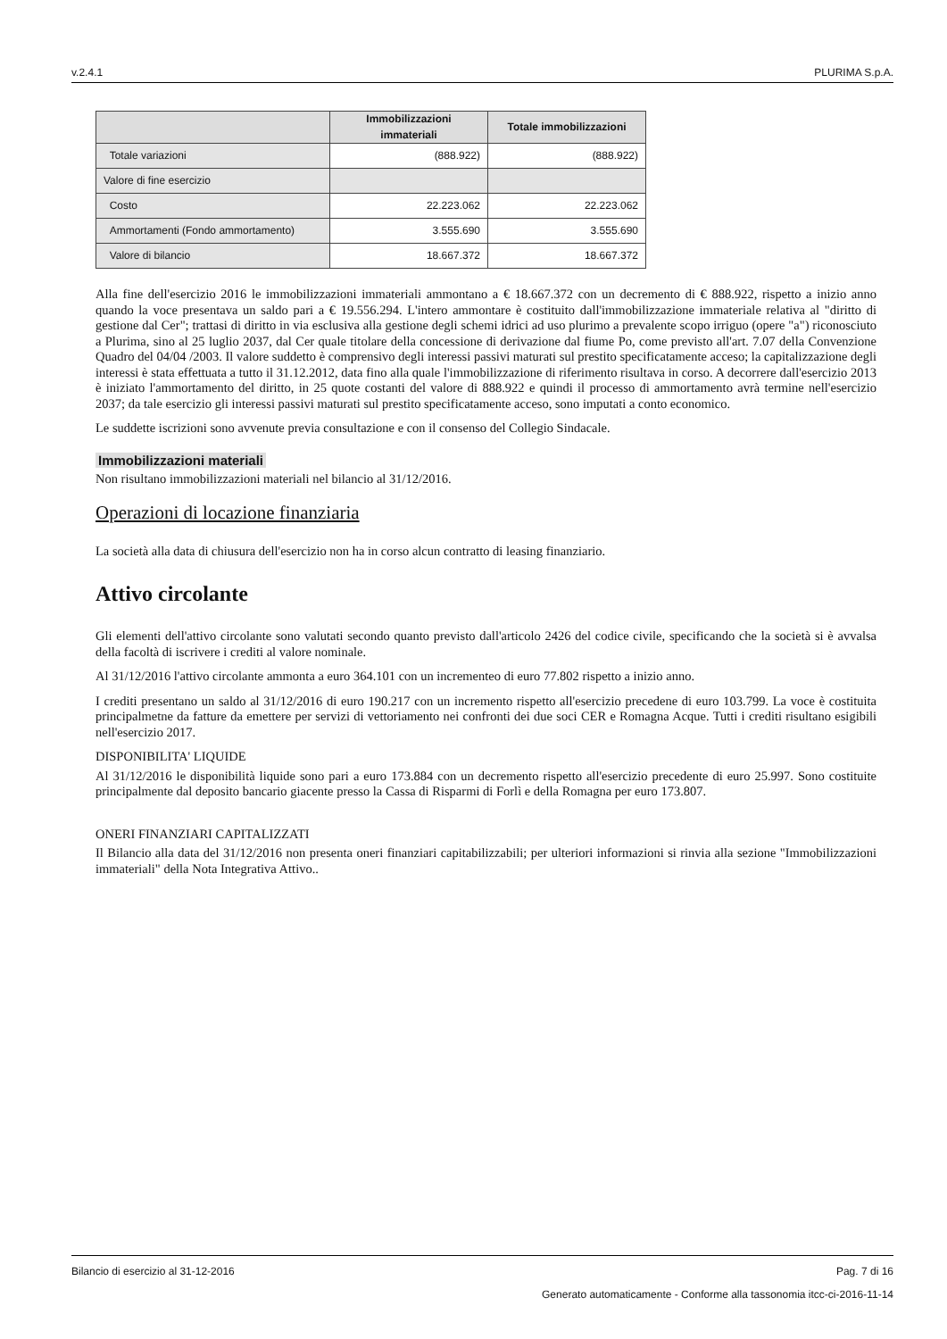v.2.4.1 PLURIMA S.p.A.
| | Immobilizzazioni immateriali | Totale immobilizzazioni |
| --- | --- | --- |
| Totale variazioni | (888.922) | (888.922) |
| Valore di fine esercizio | | |
| Costo | 22.223.062 | 22.223.062 |
| Ammortamenti (Fondo ammortamento) | 3.555.690 | 3.555.690 |
| Valore di bilancio | 18.667.372 | 18.667.372 |
Alla fine dell'esercizio 2016 le immobilizzazioni immateriali ammontano a € 18.667.372 con un decremento di € 888.922, rispetto a inizio anno quando la voce presentava un saldo pari a € 19.556.294. L'intero ammontare è costituito dall'immobilizzazione immateriale relativa al "diritto di gestione dal Cer"; trattasi di diritto in via esclusiva alla gestione degli schemi idrici ad uso plurimo a prevalente scopo irriguo (opere "a") riconosciuto a Plurima, sino al 25 luglio 2037, dal Cer quale titolare della concessione di derivazione dal fiume Po, come previsto all'art. 7.07 della Convenzione Quadro del 04/04 /2003. Il valore suddetto è comprensivo degli interessi passivi maturati sul prestito specificatamente acceso; la capitalizzazione degli interessi è stata effettuata a tutto il 31.12.2012, data fino alla quale l'immobilizzazione di riferimento risultava in corso. A decorrere dall'esercizio 2013 è iniziato l'ammortamento del diritto, in 25 quote costanti del valore di 888.922 e quindi il processo di ammortamento avrà termine nell'esercizio 2037; da tale esercizio gli interessi passivi maturati sul prestito specificatamente acceso, sono imputati a conto economico.
Le suddette iscrizioni sono avvenute previa consultazione e con il consenso del Collegio Sindacale.
Immobilizzazioni materiali
Non risultano immobilizzazioni materiali nel bilancio al 31/12/2016.
Operazioni di locazione finanziaria
La società alla data di chiusura dell'esercizio non ha in corso alcun contratto di leasing finanziario.
Attivo circolante
Gli elementi dell'attivo circolante sono valutati secondo quanto previsto dall'articolo 2426 del codice civile, specificando che la società si è avvalsa della facoltà di iscrivere i crediti al valore nominale.
Al 31/12/2016 l'attivo circolante ammonta a euro 364.101 con un incrementeo di euro 77.802 rispetto a inizio anno.
I crediti presentano un saldo al 31/12/2016 di euro 190.217 con un incremento rispetto all'esercizio precedene di euro 103.799. La voce è costituita principalmetne da fatture da emettere per servizi di vettoriamento nei confronti dei due soci CER e Romagna Acque. Tutti i crediti risultano esigibili nell'esercizio 2017.
DISPONIBILITA' LIQUIDE
Al 31/12/2016 le disponibilità liquide sono pari a euro 173.884 con un decremento rispetto all'esercizio precedente di euro 25.997. Sono costituite principalmente dal deposito bancario giacente presso la Cassa di Risparmi di Forlì e della Romagna per euro 173.807.
ONERI FINANZIARI CAPITALIZZATI
Il Bilancio alla data del 31/12/2016 non presenta oneri finanziari capitabilizzabili; per ulteriori informazioni si rinvia alla sezione "Immobilizzazioni immateriali" della Nota Integrativa Attivo..
Bilancio di esercizio al 31-12-2016 Pag. 7 di 16
Generato automaticamente - Conforme alla tassonomia itcc-ci-2016-11-14